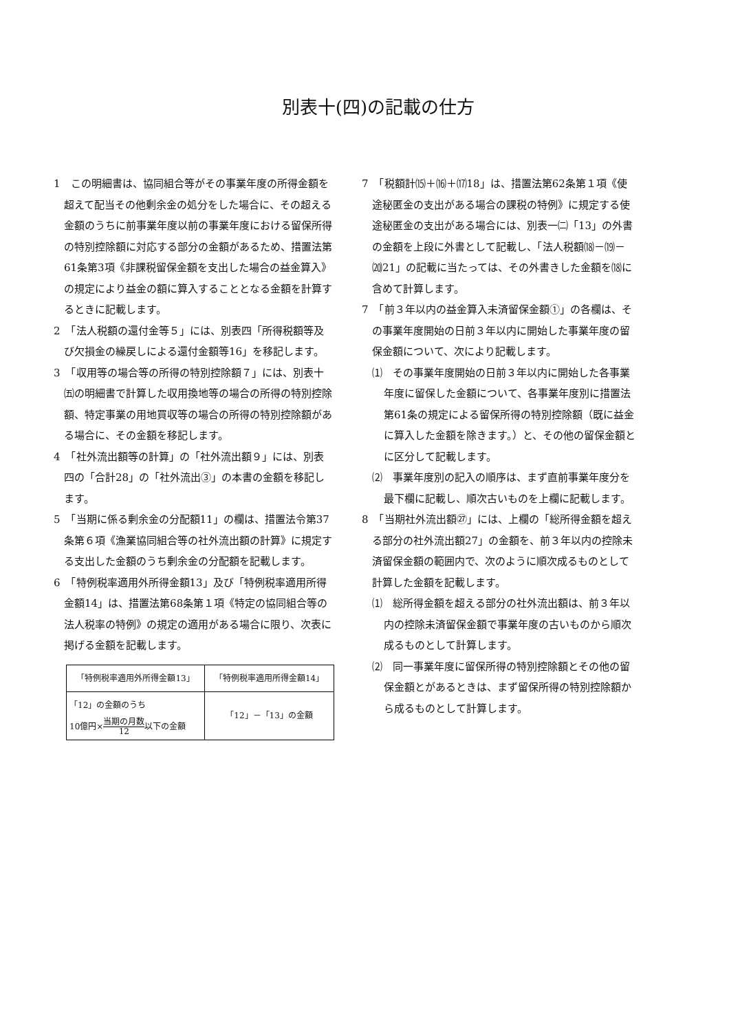別表十(四)の記載の仕方
1　この明細書は、協同組合等がその事業年度の所得金額を超えて配当その他剰余金の処分をした場合に、その超える金額のうちに前事業年度以前の事業年度における留保所得の特別控除額に対応する部分の金額があるため、措置法第61条第3項《非課税留保金額を支出した場合の益金算入》の規定により益金の額に算入することとなる金額を計算するときに記載します。
2　「法人税額の還付金等５」には、別表四「所得税額等及び欠損金の繰戻しによる還付金額等16」を移記します。
3　「収用等の場合等の所得の特別控除額７」には、別表十㈤の明細書で計算した収用換地等の場合の所得の特別控除額、特定事業の用地買収等の場合の所得の特別控除額がある場合に、その金額を移記します。
4　「社外流出額等の計算」の「社外流出額９」には、別表四の「合計28」の「社外流出③」の本書の金額を移記します。
5　「当期に係る剰余金の分配額11」の欄は、措置法令第37条第６項《漁業協同組合等の社外流出額の計算》に規定する支出した金額のうち剰余金の分配額を記載します。
6　「特例税率適用外所得金額13」及び「特例税率適用所得金額14」は、措置法第68条第１項《特定の協同組合等の法人税率の特例》の規定の適用がある場合に限り、次表に掲げる金額を記載します。
| 「特例税率適用外所得金額13」 | 「特例税率適用所得金額14」 |
| --- | --- |
| 「12」の金額のうち 10億円× 当期の月数 12 以下の金額 | 「12」－「13」の金額 |
7　「税額計⒂＋⒃＋⒄18」は、措置法第62条第１項《使途秘匿金の支出がある場合の課税の特例》に規定する使途秘匿金の支出がある場合には、別表一㈡「13」の外書の金額を上段に外書として記載し、「法人税額⒅－⒆－⒇21」の記載に当たっては、その外書きした金額を⒅に含めて計算します。
7　「前３年以内の益金算入未済留保金額①」の各欄は、その事業年度開始の日前３年以内に開始した事業年度の留保金額について、次により記載します。
⑴　その事業年度開始の日前３年以内に開始した各事業年度に留保した金額について、各事業年度別に措置法第61条の規定による留保所得の特別控除額（既に益金に算入した金額を除きます。）と、その他の留保金額とに区分して記載します。
⑵　事業年度別の記入の順序は、まず直前事業年度分を最下欄に記載し、順次古いものを上欄に記載します。
8　「当期社外流出額㉗」には、上欄の「総所得金額を超える部分の社外流出額27」の金額を、前３年以内の控除未済留保金額の範囲内で、次のように順次成るものとして計算した金額を記載します。
⑴　総所得金額を超える部分の社外流出額は、前３年以内の控除未済留保金額で事業年度の古いものから順次成るものとして計算します。
⑵　同一事業年度に留保所得の特別控除額とその他の留保金額とがあるときは、まず留保所得の特別控除額から成るものとして計算します。